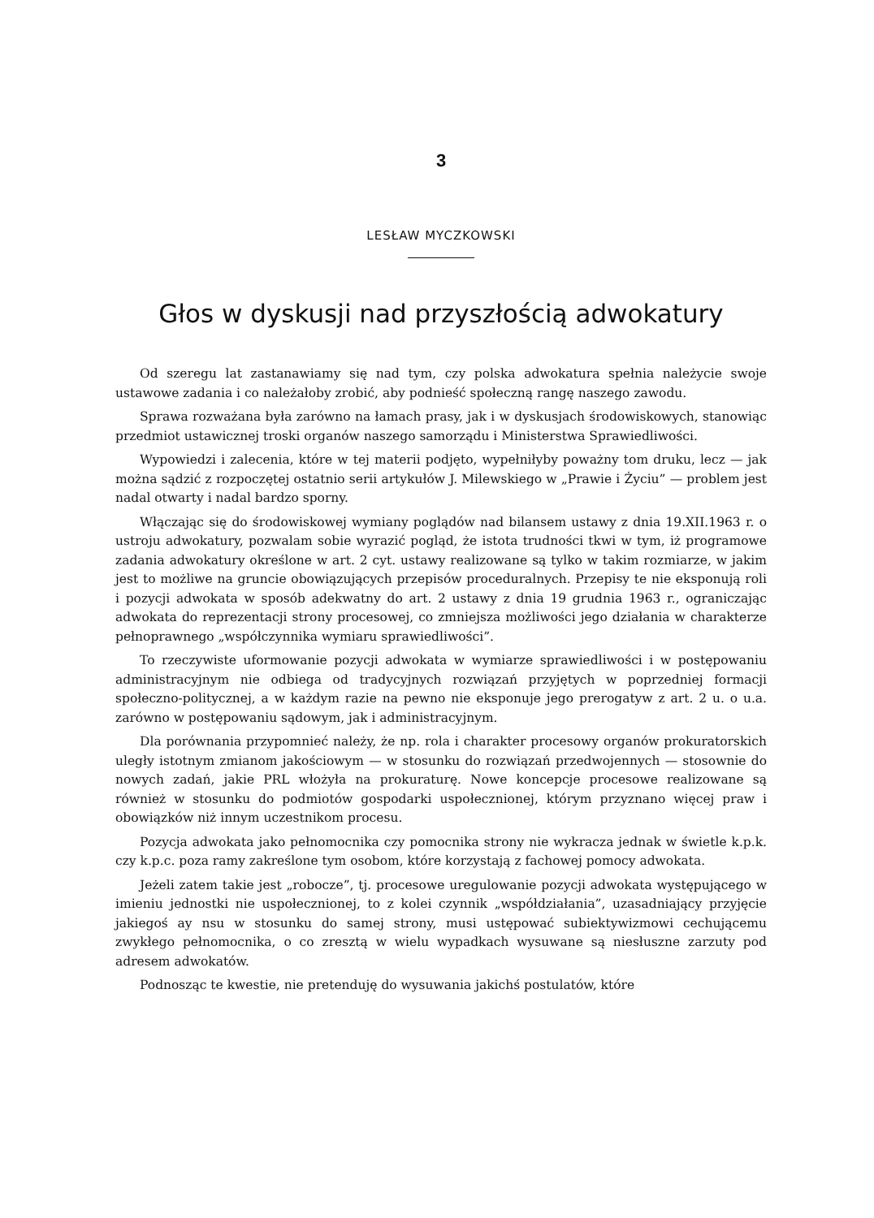3
LESŁAW MYCZKOWSKI
Głos w dyskusji nad przyszłością adwokatury
Od szeregu lat zastanawiamy się nad tym, czy polska adwokatura spełnia należycie swoje ustawowe zadania i co należałoby zrobić, aby podnieść społeczną rangę naszego zawodu.
Sprawa rozważana była zarówno na łamach prasy, jak i w dyskusjach środowiskowych, stanowiąc przedmiot ustawicznej troski organów naszego samorządu i Ministerstwa Sprawiedliwości.
Wypowiedzi i zalecenia, które w tej materii podjęto, wypełniłyby poważny tom druku, lecz — jak można sądzić z rozpoczętej ostatnio serii artykułów J. Milewskiego w „Prawie i Życiu” — problem jest nadal otwarty i nadal bardzo sporny.
Włączając się do środowiskowej wymiany poglądów nad bilansem ustawy z dnia 19.XII.1963 r. o ustroju adwokatury, pozwalam sobie wyrazić pogląd, że istota trudności tkwi w tym, iż programowe zadania adwokatury określone w art. 2 cyt. ustawy realizowane są tylko w takim rozmiarze, w jakim jest to możliwe na gruncie obowiązujących przepisów proceduralnych. Przepisy te nie eksponują roli i pozycji adwokata w sposób adekwatny do art. 2 ustawy z dnia 19 grudnia 1963 r., ograniczając adwokata do reprezentacji strony procesowej, co zmniejsza możliwości jego działania w charakterze pełnoprawnego „współczynnika wymiaru sprawiedliwości”.
To rzeczywiste uformowanie pozycji adwokata w wymiarze sprawiedliwości i w postępowaniu administracyjnym nie odbiega od tradycyjnych rozwiązań przyjętych w poprzedniej formacji społeczno-politycznej, a w każdym razie na pewno nie eksponuje jego prerogatyw z art. 2 u. o u.a. zarówno w postępowaniu sądowym, jak i administracyjnym.
Dla porównania przypomnieć należy, że np. rola i charakter procesowy organów prokuratorskich uległy istotnym zmianom jakościowym — w stosunku do rozwiązań przedwojennych — stosownie do nowych zadań, jakie PRL włożyła na prokuraturę. Nowe koncepcje procesowe realizowane są również w stosunku do podmiotów gospodarki uspołecznionej, którym przyznano więcej praw i obowiązków niż innym uczestnikom procesu.
Pozycja adwokata jako pełnomocnika czy pomocnika strony nie wykracza jednak w świetle k.p.k. czy k.p.c. poza ramy zakreślone tym osobom, które korzystają z fachowej pomocy adwokata.
Jeżeli zatem takie jest „robocze”, tj. procesowe uregulowanie pozycji adwokata występującego w imieniu jednostki nie uspołecznionej, to z kolei czynnik „współdziałania”, uzasadniający przyjęcie jakiegoś ay nsu w stosunku do samej strony, musi ustępować subiektywizmowi cechującemu zwykłego pełnomocnika, o co zresztą w wielu wypadkach wysuwane są niesłuszne zarzuty pod adresem adwokatów.
Podnosząc te kwestie, nie pretenduję do wysuwania jakichś postulatów, które